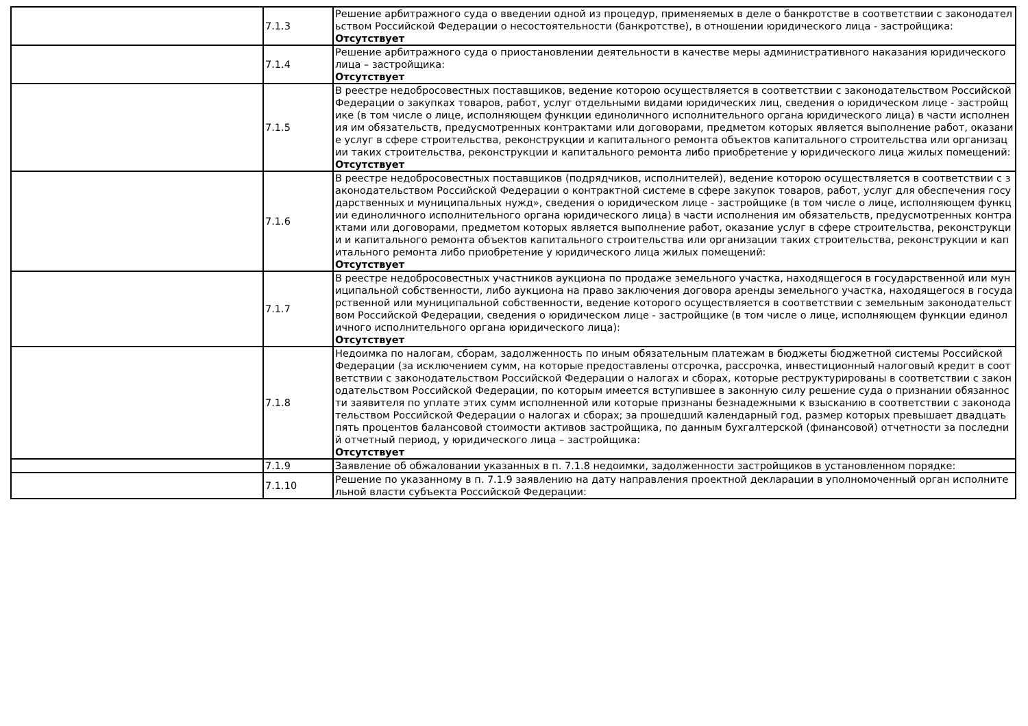| | 7.1.3 | Решение арбитражного суда о введении одной из процедур, применяемых в деле о банкротстве в соответствии с законодательством Российской Федерации о несостоятельности (банкротстве), в отношении юридического лица - застройщика: Отсутствует |
| | 7.1.4 | Решение арбитражного суда о приостановлении деятельности в качестве меры административного наказания юридического лица – застройщика: Отсутствует |
| | 7.1.5 | В реестре недобросовестных поставщиков, ведение которою осуществляется в соответствии с законодательством Российской Федерации о закупках товаров, работ, услуг отдельными видами юридических лиц, сведения о юридическом лице - застройщике (в том числе о лице, исполняющем функции единоличного исполнительного органа юридического лица) в части исполнения им обязательств, предусмотренных контрактами или договорами, предметом которых является выполнение работ, оказание услуг в сфере строительства, реконструкции и капитального ремонта объектов капитального строительства или организации таких строительства, реконструкции и капитального ремонта либо приобретение у юридического лица жилых помещений: Отсутствует |
| | 7.1.6 | В реестре недобросовестных поставщиков (подрядчиков, исполнителей), ведение которою осуществляется в соответствии с законодательством Российской Федерации о контрактной системе в сфере закупок товаров, работ, услуг для обеспечения государственных и муниципальных нужд», сведения о юридическом лице - застройщике (в том числе о лице, исполняющем функции единоличного исполнительного органа юридического лица) в части исполнения им обязательств, предусмотренных контрактами или договорами, предметом которых является выполнение работ, оказание услуг в сфере строительства, реконструкции и капитального ремонта объектов капитального строительства или организации таких строительства, реконструкции и капитального ремонта либо приобретение у юридического лица жилых помещений: Отсутствует |
| | 7.1.7 | В реестре недобросовестных участников аукциона по продаже земельного участка, находящегося в государственной или муниципальной собственности, либо аукциона на право заключения договора аренды земельного участка, находящегося в государственной или муниципальной собственности, ведение которого осуществляется в соответствии с земельным законодательством Российской Федерации, сведения о юридическом лице - застройщике (в том числе о лице, исполняющем функции единоличного исполнительного органа юридического лица): Отсутствует |
| | 7.1.8 | Недоимка по налогам, сборам, задолженность по иным обязательным платежам в бюджеты бюджетной системы Российской Федерации (за исключением сумм, на которые предоставлены отсрочка, рассрочка, инвестиционный налоговый кредит в соответствии с законодательством Российской Федерации о налогах и сборах, которые реструктурированы в соответствии с законодательством Российской Федерации, по которым имеется вступившее в законную силу решение суда о признании обязанности заявителя по уплате этих сумм исполненной или которые признаны безнадежными к взысканию в соответствии с законодательством Российской Федерации о налогах и сборах; за прошедший календарный год, размер которых превышает двадцать пять процентов балансовой стоимости активов застройщика, по данным бухгалтерской (финансовой) отчетности за последний отчетный период, у юридического лица – застройщика: Отсутствует |
| | 7.1.9 | Заявление об обжаловании указанных в п. 7.1.8 недоимки, задолженности застройщиков в установленном порядке: |
| | 7.1.10 | Решение по указанному в п. 7.1.9 заявлению на дату направления проектной декларации в уполномоченный орган исполнительной власти субъекта Российской Федерации: |